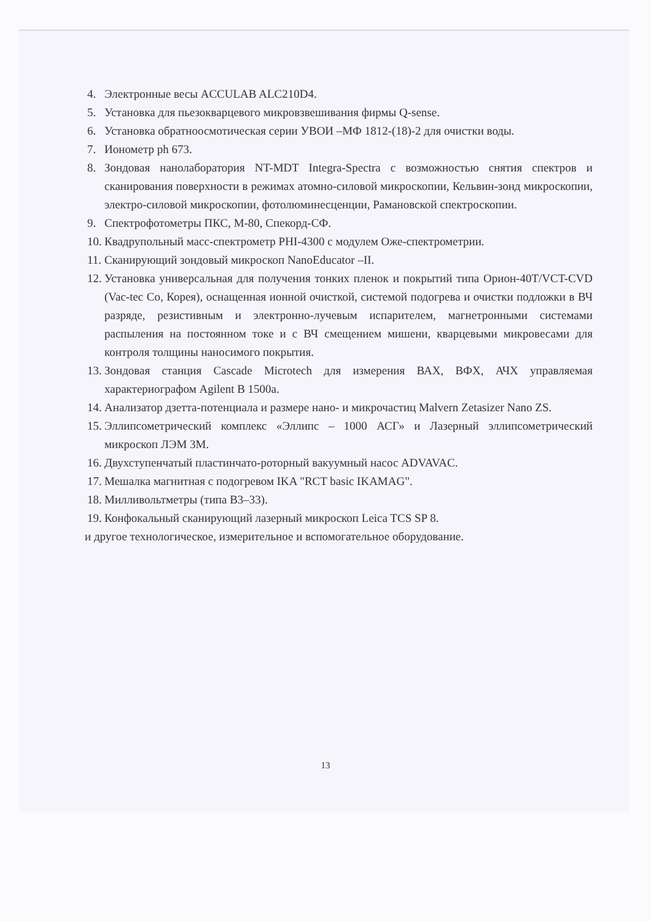4. Электронные весы ACCULAB ALC210D4.
5. Установка для пьезокварцевого микровзвешивания фирмы Q-sense.
6. Установка обратноосмотическая серии УВОИ –МФ 1812-(18)-2 для очистки воды.
7. Ионометр ph 673.
8. Зондовая нанолаборатория NT-MDT Integra-Spectra с возможностью снятия спектров и сканирования поверхности в режимах атомно-силовой микроскопии, Кельвин-зонд микроскопии, электро-силовой микроскопии, фотолюминесценции, Рамановской спектроскопии.
9. Спектрофотометры ПКС, М-80, Спекорд-СФ.
10. Квадрупольный масс-спектрометр PHI-4300 с модулем Оже-спектрометрии.
11. Сканирующий зондовый микроскоп NanoEducator –II.
12. Установка универсальная для получения тонких пленок и покрытий типа Орион-40T/VCT-CVD (Vac-tec Co, Корея), оснащенная ионной очисткой, системой подогрева и очистки подложки в ВЧ разряде, резистивным и электронно-лучевым испарителем, магнетронными системами распыления на постоянном токе и с ВЧ смещением мишени, кварцевыми микровесами для контроля толщины наносимого покрытия.
13. Зондовая станция Cascade Microtech для измерения ВАХ, ВФХ, АЧХ управляемая характериографом Agilent B 1500a.
14. Анализатор дзетта-потенциала и размере нано- и микрочастиц Malvern Zetasizer Nano ZS.
15. Эллипсометрический комплекс «Эллипс – 1000 АСГ» и Лазерный эллипсометрический микроскоп ЛЭМ 3М.
16. Двухступенчатый пластинчато-роторный вакуумный насос ADVAVAC.
17. Мешалка магнитная с подогревом IKA "RCT basic IKAMAG".
18. Милливольтметры (типа В3–33).
19. Конфокальный сканирующий лазерный микроскоп Leica TCS SP 8.
и другое технологическое, измерительное и вспомогательное оборудование.
13